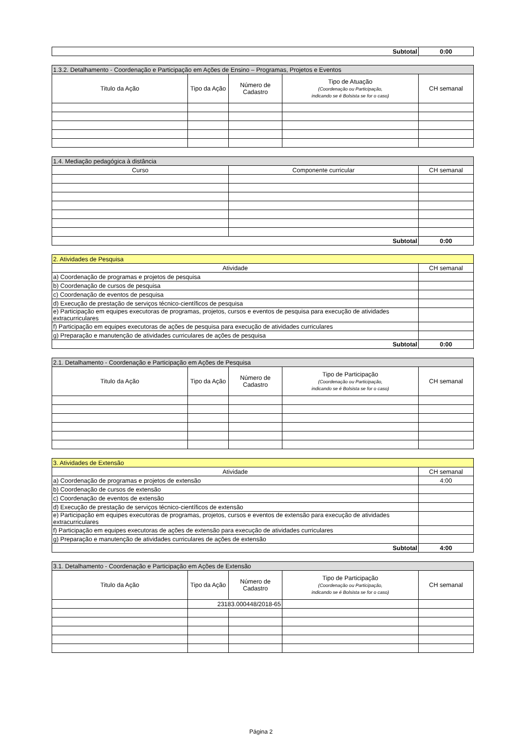| Subtotal | 0:00 |
| 1.3.2. Detalhamento - Coordenação e Participação em Ações de Ensino – Programas, Projetos e Eventos | | | | |
| --- | --- | --- | --- | --- |
| Titulo da Ação | Tipo da Ação | Número de Cadastro | Tipo de Atuação (Coordenação ou Participação, indicando se é Bolsista se for o caso) | CH semanal |
| 1.4. Mediação pedagógica à distância | | |
| --- | --- | --- |
| Curso | Componente curricular | CH semanal |
| Subtotal | | 0:00 |
| 2. Atividades de Pesquisa | |
| --- | --- |
| Atividade | CH semanal |
| a) Coordenação de programas e projetos de pesquisa | |
| b) Coordenação de cursos de pesquisa | |
| c) Coordenação de eventos de pesquisa | |
| d) Execução de prestação de serviços técnico-científicos de pesquisa | |
| e) Participação em equipes executoras de programas, projetos, cursos e eventos de pesquisa para execução de atividades extracurriculares | |
| f) Participação em equipes executoras de ações de pesquisa para execução de atividades curriculares | |
| g) Preparação e manutenção de atividades curriculares de ações de pesquisa | |
| Subtotal | 0:00 |
| 2.1. Detalhamento - Coordenação e Participação em Ações de Pesquisa | | | | |
| --- | --- | --- | --- | --- |
| Titulo da Ação | Tipo da Ação | Número de Cadastro | Tipo de Participação (Coordenação ou Participação, indicando se é Bolsista se for o caso) | CH semanal |
| 3. Atividades de Extensão | |
| --- | --- |
| Atividade | CH semanal |
| a) Coordenação de programas e projetos de extensão | 4:00 |
| b) Coordenação de cursos de extensão | |
| c) Coordenação de eventos de extensão | |
| d) Execução de prestação de serviços técnico-científicos de extensão | |
| e) Participação em equipes executoras de programas, projetos, cursos e eventos de extensão para execução de atividades extracurriculares | |
| f) Participação em equipes executoras de ações de extensão para execução de atividades curriculares | |
| g) Preparação e manutenção de atividades curriculares de ações de extensão | |
| Subtotal | 4:00 |
| 3.1. Detalhamento - Coordenação e Participação em Ações de Extensão | | | | |
| --- | --- | --- | --- | --- |
| Titulo da Ação | Tipo da Ação | Número de Cadastro | Tipo de Participação (Coordenação ou Participação, indicando se é Bolsista se for o caso) | CH semanal |
| | 23183.000448/2018-65 | | | |
Página 2